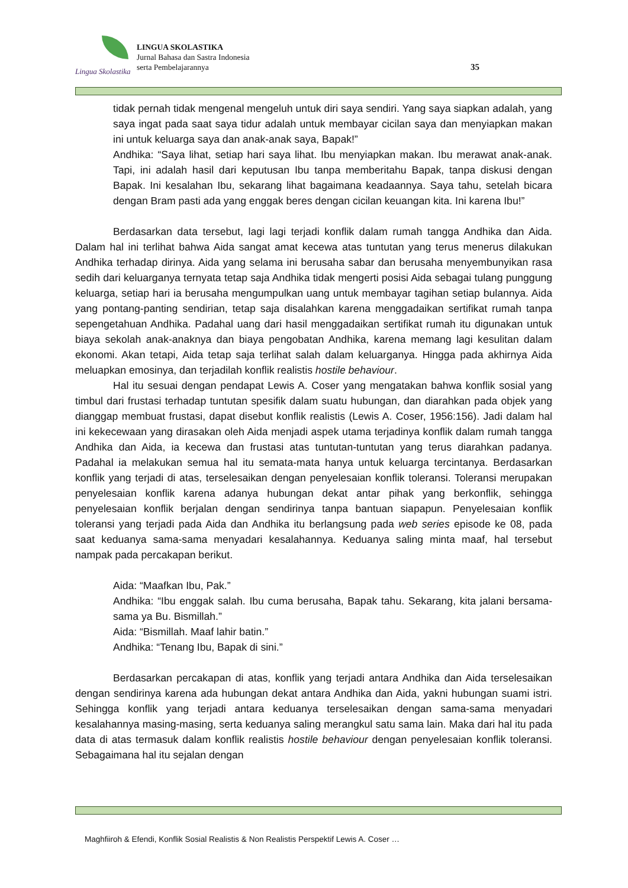Lingua Skolastika
LINGUA SKOLASTIKA
Jurnal Bahasa dan Sastra Indonesia
serta Pembelajarannya
35
tidak pernah tidak mengenal mengeluh untuk diri saya sendiri. Yang saya siapkan adalah, yang saya ingat pada saat saya tidur adalah untuk membayar cicilan saya dan menyiapkan makan ini untuk keluarga saya dan anak-anak saya, Bapak!”
Andhika: “Saya lihat, setiap hari saya lihat. Ibu menyiapkan makan. Ibu merawat anak-anak. Tapi, ini adalah hasil dari keputusan Ibu tanpa memberitahu Bapak, tanpa diskusi dengan Bapak. Ini kesalahan Ibu, sekarang lihat bagaimana keadaannya. Saya tahu, setelah bicara dengan Bram pasti ada yang enggak beres dengan cicilan keuangan kita. Ini karena Ibu!”
Berdasarkan data tersebut, lagi lagi terjadi konflik dalam rumah tangga Andhika dan Aida. Dalam hal ini terlihat bahwa Aida sangat amat kecewa atas tuntutan yang terus menerus dilakukan Andhika terhadap dirinya. Aida yang selama ini berusaha sabar dan berusaha menyembunyikan rasa sedih dari keluarganya ternyata tetap saja Andhika tidak mengerti posisi Aida sebagai tulang punggung keluarga, setiap hari ia berusaha mengumpulkan uang untuk membayar tagihan setiap bulannya. Aida yang pontang-panting sendirian, tetap saja disalahkan karena menggadaikan sertifikat rumah tanpa sepengetahuan Andhika. Padahal uang dari hasil menggadaikan sertifikat rumah itu digunakan untuk biaya sekolah anak-anaknya dan biaya pengobatan Andhika, karena memang lagi kesulitan dalam ekonomi. Akan tetapi, Aida tetap saja terlihat salah dalam keluarganya. Hingga pada akhirnya Aida meluapkan emosinya, dan terjadilah konflik realistis hostile behaviour.
Hal itu sesuai dengan pendapat Lewis A. Coser yang mengatakan bahwa konflik sosial yang timbul dari frustasi terhadap tuntutan spesifik dalam suatu hubungan, dan diarahkan pada objek yang dianggap membuat frustasi, dapat disebut konflik realistis (Lewis A. Coser, 1956:156). Jadi dalam hal ini kekecewaan yang dirasakan oleh Aida menjadi aspek utama terjadinya konflik dalam rumah tangga Andhika dan Aida, ia kecewa dan frustasi atas tuntutan-tuntutan yang terus diarahkan padanya. Padahal ia melakukan semua hal itu semata-mata hanya untuk keluarga tercintanya. Berdasarkan konflik yang terjadi di atas, terselesaikan dengan penyelesaian konflik toleransi. Toleransi merupakan penyelesaian konflik karena adanya hubungan dekat antar pihak yang berkonflik, sehingga penyelesaian konflik berjalan dengan sendirinya tanpa bantuan siapapun. Penyelesaian konflik toleransi yang terjadi pada Aida dan Andhika itu berlangsung pada web series episode ke 08, pada saat keduanya sama-sama menyadari kesalahannya. Keduanya saling minta maaf, hal tersebut nampak pada percakapan berikut.
Aida: “Maafkan Ibu, Pak.”
Andhika: “Ibu enggak salah. Ibu cuma berusaha, Bapak tahu. Sekarang, kita jalani bersama-sama ya Bu. Bismillah.”
Aida: “Bismillah. Maaf lahir batin.”
Andhika: “Tenang Ibu, Bapak di sini.”
Berdasarkan percakapan di atas, konflik yang terjadi antara Andhika dan Aida terselesaikan dengan sendirinya karena ada hubungan dekat antara Andhika dan Aida, yakni hubungan suami istri. Sehingga konflik yang terjadi antara keduanya terselesaikan dengan sama-sama menyadari kesalahannya masing-masing, serta keduanya saling merangkul satu sama lain. Maka dari hal itu pada data di atas termasuk dalam konflik realistis hostile behaviour dengan penyelesaian konflik toleransi. Sebagaimana hal itu sejalan dengan
Maghfiiroh & Efendi, Konflik Sosial Realistis & Non Realistis Perspektif Lewis A. Coser …